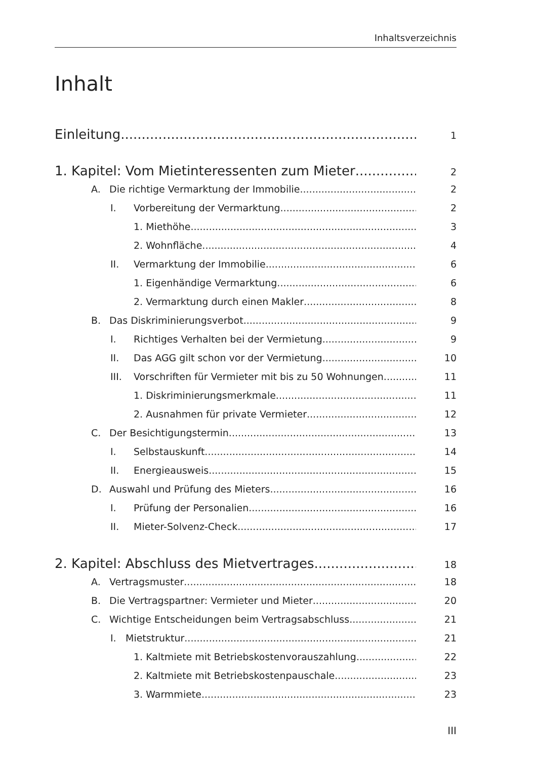Inhaltsverzeichnis
Inhalt
Einleitung
1
1. Kapitel: Vom Mietinteressenten zum Mieter
2
A. Die richtige Vermarktung der Immobilie 2
I. Vorbereitung der Vermarktung 2
1. Miethöhe 3
2. Wohnfläche 4
II. Vermarktung der Immobilie 6
1. Eigenhändige Vermarktung 6
2. Vermarktung durch einen Makler 8
B. Das Diskriminierungsverbot 9
I. Richtiges Verhalten bei der Vermietung 9
II. Das AGG gilt schon vor der Vermietung 10
III. Vorschriften für Vermieter mit bis zu 50 Wohnungen 11
1. Diskriminierungsmerkmale 11
2. Ausnahmen für private Vermieter 12
C. Der Besichtigungstermin 13
I. Selbstauskunft 14
II. Energieausweis 15
D. Auswahl und Prüfung des Mieters 16
I. Prüfung der Personalien 16
II. Mieter-Solvenz-Check 17
2. Kapitel: Abschluss des Mietvertrages
18
A. Vertragsmuster 18
B. Die Vertragspartner: Vermieter und Mieter 20
C. Wichtige Entscheidungen beim Vertragsabschluss 21
I. Mietstruktur 21
1. Kaltmiete mit Betriebskostenvorauszahlung 22
2. Kaltmiete mit Betriebskostenpauschale 23
3. Warmmiete 23
III